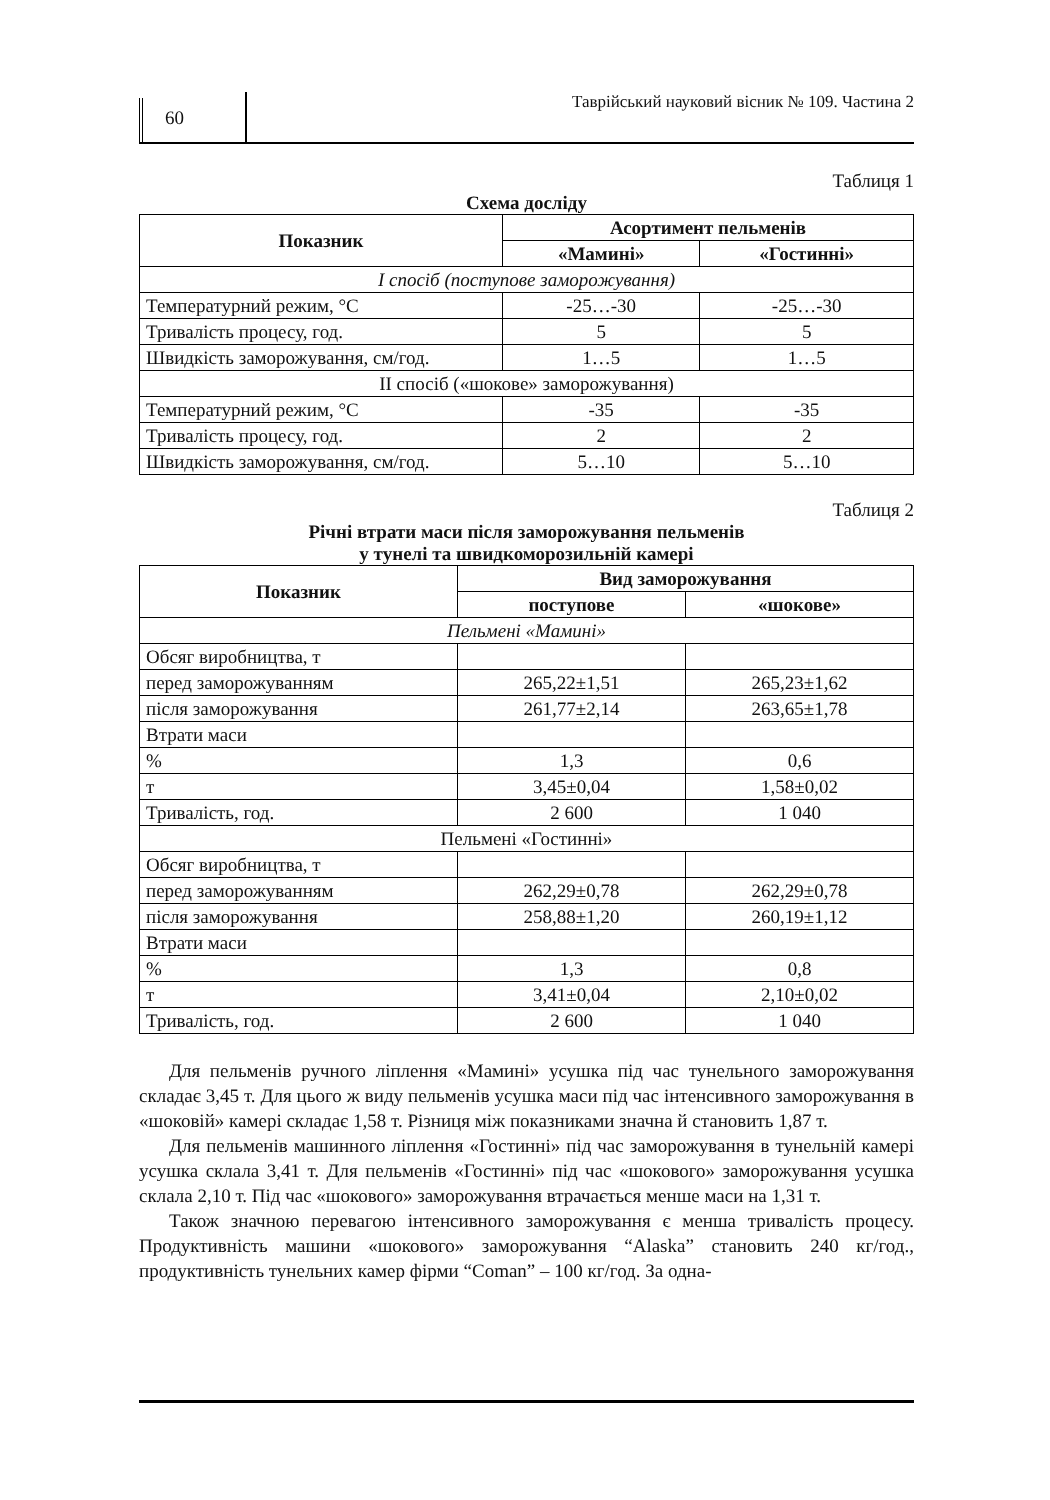60
Таврійський науковий вісник № 109. Частина 2
Таблиця 1
Схема досліду
| Показник | Асортимент пельменів | |
| --- | --- | --- |
| | «Мамині» | «Гостинні» |
| I спосіб (поступове заморожування) | | |
| Температурний режим, °С | -25…-30 | -25…-30 |
| Тривалість процесу, год. | 5 | 5 |
| Швидкість заморожування, см/год. | 1…5 | 1…5 |
| II спосіб («шокове» заморожування) | | |
| Температурний режим, °С | -35 | -35 |
| Тривалість процесу, год. | 2 | 2 |
| Швидкість заморожування, см/год. | 5…10 | 5…10 |
Таблиця 2
Річні втрати маси після заморожування пельменів
у тунелі та швидкоморозильній камері
| Показник | Вид заморожування | |
| --- | --- | --- |
| | поступове | «шокове» |
| Пельмені «Мамині» | | |
| Обсяг виробництва, т | | |
| перед заморожуванням | 265,22±1,51 | 265,23±1,62 |
| після заморожування | 261,77±2,14 | 263,65±1,78 |
| Втрати маси | | |
| % | 1,3 | 0,6 |
| т | 3,45±0,04 | 1,58±0,02 |
| Тривалість, год. | 2 600 | 1 040 |
| Пельмені «Гостинні» | | |
| Обсяг виробництва, т | | |
| перед заморожуванням | 262,29±0,78 | 262,29±0,78 |
| після заморожування | 258,88±1,20 | 260,19±1,12 |
| Втрати маси | | |
| % | 1,3 | 0,8 |
| т | 3,41±0,04 | 2,10±0,02 |
| Тривалість, год. | 2 600 | 1 040 |
Для пельменів ручного ліплення «Мамині» усушка під час тунельного заморожування складає 3,45 т. Для цього ж виду пельменів усушка маси під час інтенсивного заморожування в «шоковій» камері складає 1,58 т. Різниця між показниками значна й становить 1,87 т.
Для пельменів машинного ліплення «Гостинні» під час заморожування в тунельній камері усушка склала 3,41 т. Для пельменів «Гостинні» під час «шокового» заморожування усушка склала 2,10 т. Під час «шокового» заморожування втрачається менше маси на 1,31 т.
Також значною перевагою інтенсивного заморожування є менша тривалість процесу. Продуктивність машини «шокового» заморожування “Alaska” становить 240 кг/год., продуктивність тунельних камер фірми “Coman” – 100 кг/год. За одна-